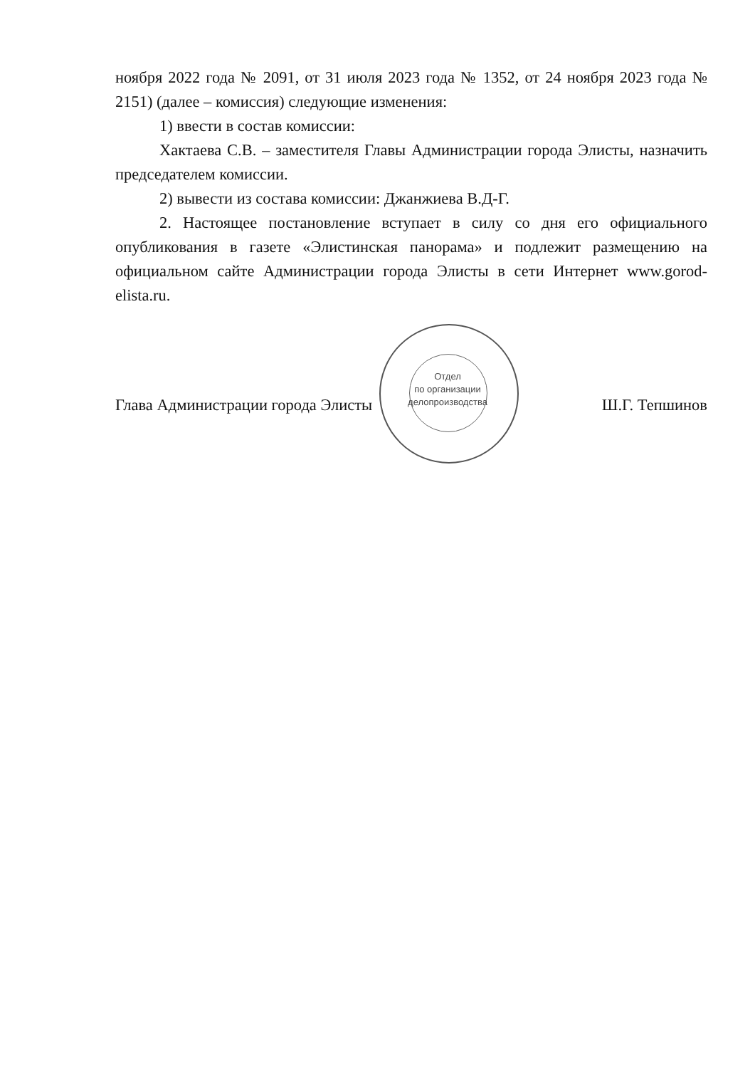ноября 2022 года № 2091, от 31 июля 2023 года № 1352, от 24 ноября 2023 года № 2151) (далее – комиссия) следующие изменения:
1) ввести в состав комиссии:
Хактаева С.В. – заместителя Главы Администрации города Элисты, назначить председателем комиссии.
2) вывести из состава комиссии: Джанжиева В.Д-Г.
2. Настоящее постановление вступает в силу со дня его официального опубликования в газете «Элистинская панорама» и подлежит размещению на официальном сайте Администрации города Элисты в сети Интернет www.gorod-elista.ru.
Глава Администрации города Элисты Ш.Г. Тепшинов
Отдел
по организации
делопроизводства